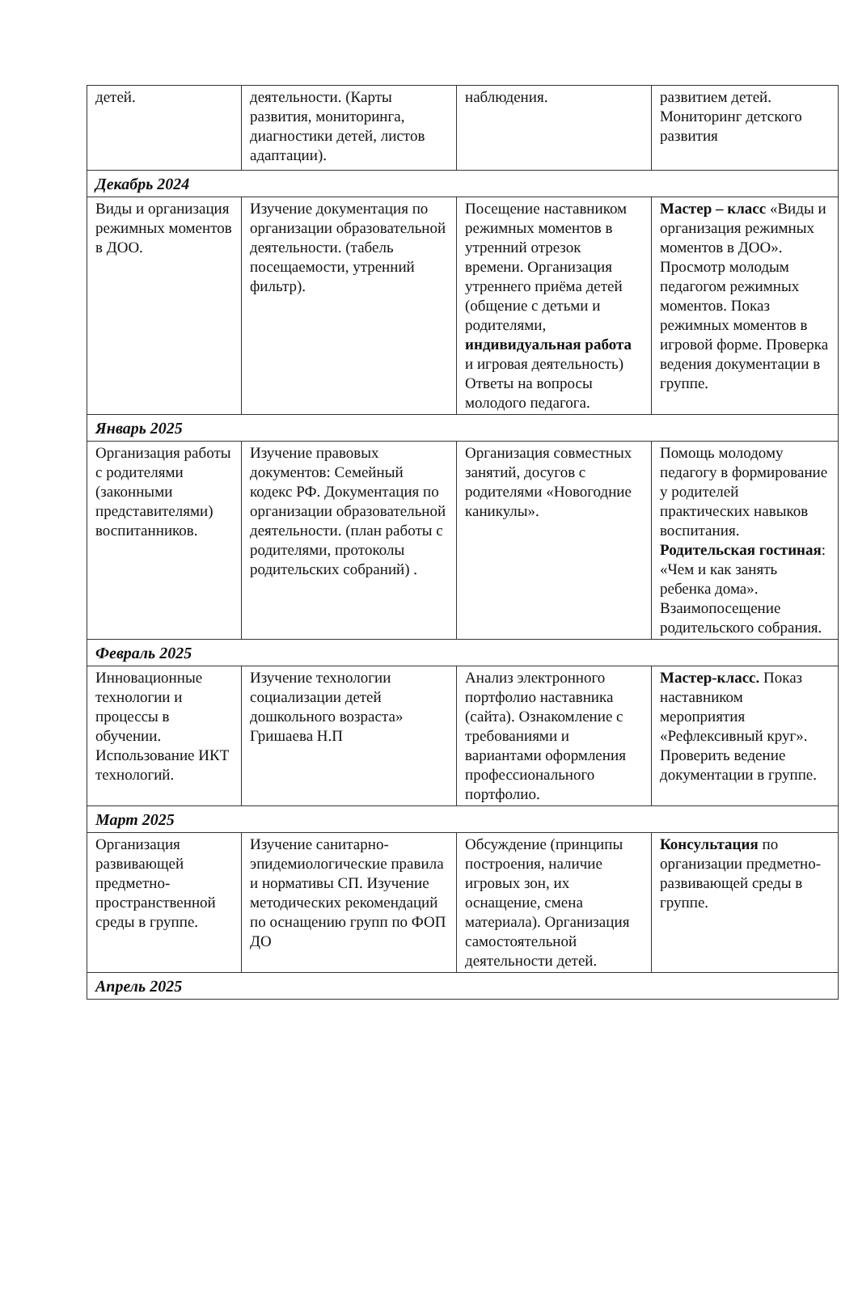| детей. | деятельности. (Карты развития, мониторинга, диагностики детей, листов адаптации). | наблюдения. | развитием детей. Мониторинг детского развития |
| Декабрь 2024 | | | |
| Виды и организация режимных моментов в ДОО. | Изучение документация по организации образовательной деятельности. (табель посещаемости, утренний фильтр). | Посещение наставником режимных моментов в утренний отрезок времени. Организация утреннего приёма детей (общение с детьми и родителями, индивидуальная работа и игровая деятельность) Ответы на вопросы молодого педагога. | Мастер – класс «Виды и организация режимных моментов в ДОО». Просмотр молодым педагогом режимных моментов. Показ режимных моментов в игровой форме. Проверка ведения документации в группе. |
| Январь 2025 | | | |
| Организация работы с родителями (законными представителями) воспитанников. | Изучение правовых документов: Семейный кодекс РФ. Документация по организации образовательной деятельности. (план работы с родителями, протоколы родительских собраний) . | Организация совместных занятий, досугов с родителями «Новогодние каникулы». | Помощь молодому педагогу в формирование у родителей практических навыков воспитания. Родительская гостиная : «Чем и как занять ребенка дома». Взаимопосещение родительского собрания. |
| Февраль 2025 | | | |
| Инновационные технологии и процессы в обучении. Использование ИКТ технологий. | Изучение технологии социализации детей дошкольного возраста» Гришаева Н.П | Анализ электронного портфолио наставника (сайта). Ознакомление с требованиями и вариантами оформления профессионального портфолио. | Мастер-класс. Показ наставником мероприятия «Рефлексивный круг». Проверить ведение документации в группе. |
| Март 2025 | | | |
| Организация развивающей предметно-пространственной среды в группе. | Изучение санитарно-эпидемиологические правила и нормативы СП. Изучение методических рекомендаций по оснащению групп по ФОП ДО | Обсуждение (принципы построения, наличие игровых зон, их оснащение, смена материала). Организация самостоятельной деятельности детей. | Консультация по организации предметно-развивающей среды в группе. |
| Апрель 2025 | | | |